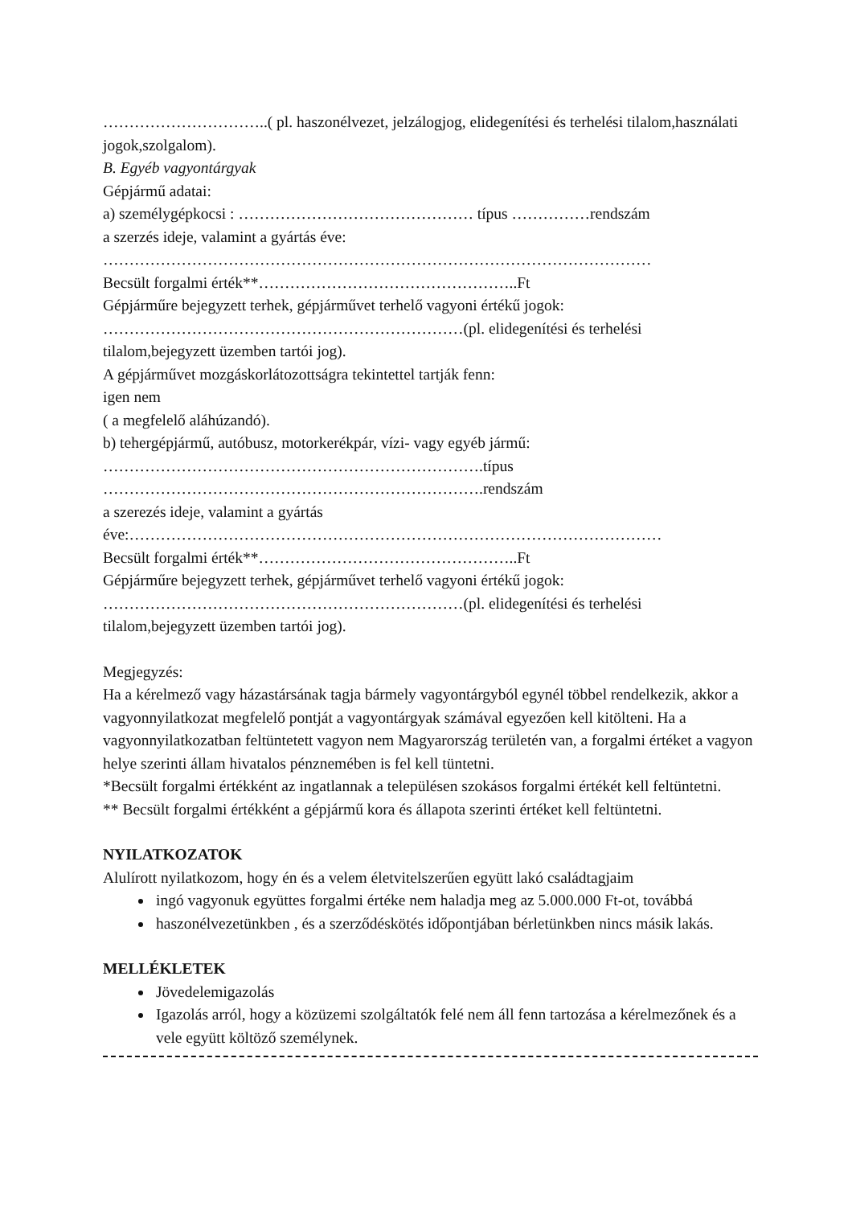…………………………..( pl. haszonélvezet, jelzálogjog, elidegenítési és terhelési tilalom,használati jogok,szolgalom).
B. Egyéb vagyontárgyak
Gépjármű adatai:
a) személygépkocsi : ……………………………………… típus ……………rendszám
a szerzés ideje, valamint a gyártás éve:
……………………………………………………………………………………………
Becsült forgalmi érték**…………………………………………..Ft
Gépjárműre bejegyzett terhek, gépjárművet terhelő vagyoni értékű jogok:
……………………………………………………………(pl. elidegenítési és terhelési tilalom,bejegyzett üzemben tartói jog).
A gépjárművet mozgáskorlátozottságra tekintettel tartják fenn:
igen nem
( a megfelelő aláhúzandó).
b) tehergépjármű, autóbusz, motorkerékpár, vízi- vagy egyéb jármű:
……………………………………………………………….típus
……………………………………………………………….rendszám
a szerezés ideje, valamint a gyártás
éve:…………………………………………………………………………………………
Becsült forgalmi érték**…………………………………………..Ft
Gépjárműre bejegyzett terhek, gépjárművet terhelő vagyoni értékű jogok:
……………………………………………………………(pl. elidegenítési és terhelési tilalom,bejegyzett üzemben tartói jog).
Megjegyzés:
Ha a kérelmező vagy házastársának tagja bármely vagyontárgyból egynél többel rendelkezik, akkor a vagyonnyilatkozat megfelelő pontját a vagyontárgyak számával egyezően kell kitölteni. Ha a vagyonnyilatkozatban feltüntetett vagyon nem Magyarország területén van, a forgalmi értéket a vagyon helye szerinti állam hivatalos pénznemében is fel kell tüntetni.
*Becsült forgalmi értékként az ingatlannak a településen szokásos forgalmi értékét kell feltüntetni.
** Becsült forgalmi értékként a gépjármű kora és állapota szerinti értéket kell feltüntetni.
NYILATKOZATOK
Alulírott nyilatkozom, hogy én és a velem életvitelszerűen együtt lakó családtagjaim
ingó vagyonuk együttes forgalmi értéke nem haladja meg az 5.000.000 Ft-ot, továbbá
haszonélvezetünkben , és a szerződéskötés időpontjában bérletünkben nincs másik lakás.
MELLÉKLETEK
Jövedelemigazolás
Igazolás arról, hogy a közüzemi szolgáltatók felé nem áll fenn tartozása a kérelmezőnek és a vele együtt költöző személynek.